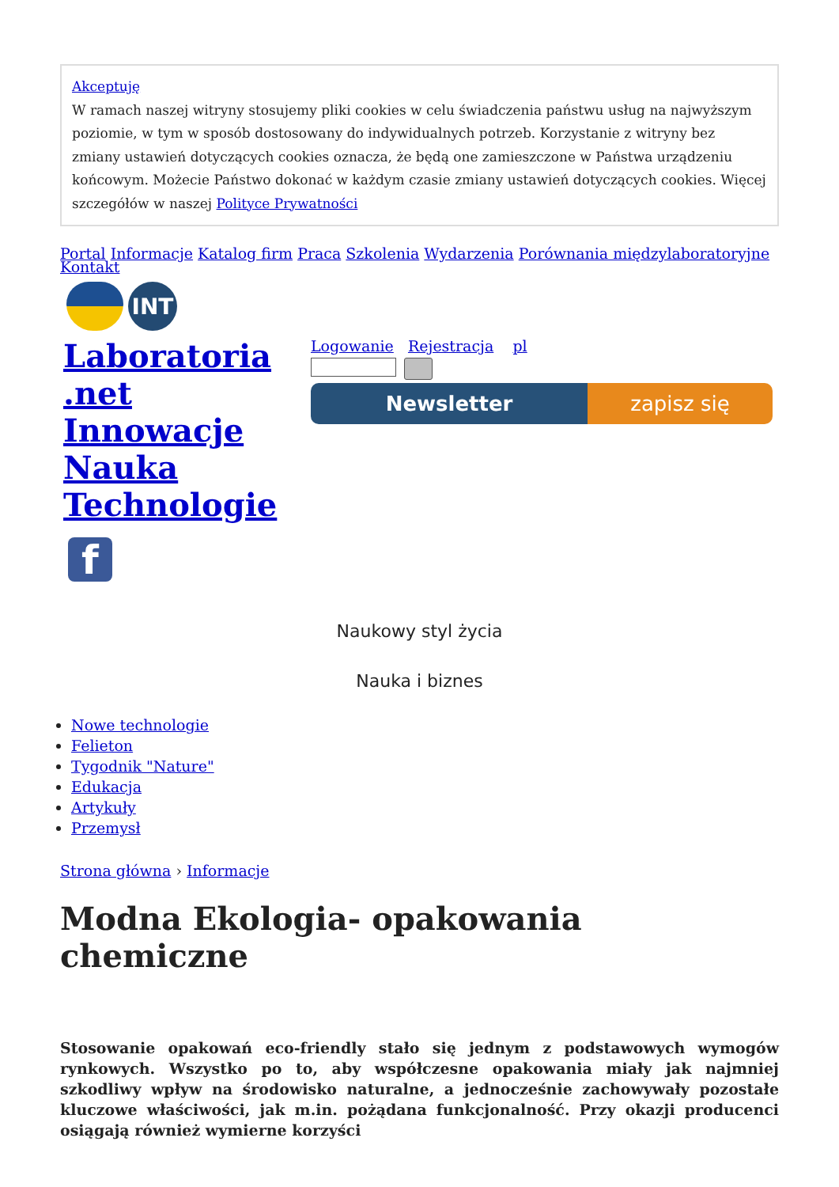Akceptuję
W ramach naszej witryny stosujemy pliki cookies w celu świadczenia państwu usług na najwyższym poziomie, w tym w sposób dostosowany do indywidualnych potrzeb. Korzystanie z witryny bez zmiany ustawień dotyczących cookies oznacza, że będą one zamieszczone w Państwa urządzeniu końcowym. Możecie Państwo dokonać w każdym czasie zmiany ustawień dotyczących cookies. Więcej szczegółów w naszej Polityce Prywatności
Portal Informacje Katalog firm Praca Szkolenia Wydarzenia Porównania międzylaboratoryjne Kontakt
INT
Laboratoria .net Innowacje Nauka Technologie
Logowanie Rejestracja pl
Newsletter zapisz się
f
Naukowy styl życia
Nauka i biznes
Nowe technologie
Felieton
Tygodnik "Nature"
Edukacja
Artykuły
Przemysł
Strona główna › Informacje
Modna Ekologia- opakowania chemiczne
Stosowanie opakowań eco-friendly stało się jednym z podstawowych wymogów rynkowych. Wszystko po to, aby współczesne opakowania miały jak najmniej szkodliwy wpływ na środowisko naturalne, a jednocześnie zachowywały pozostałe kluczowe właściwości, jak m.in. pożądana funkcjonalność. Przy okazji producenci osiągają również wymierne korzyści